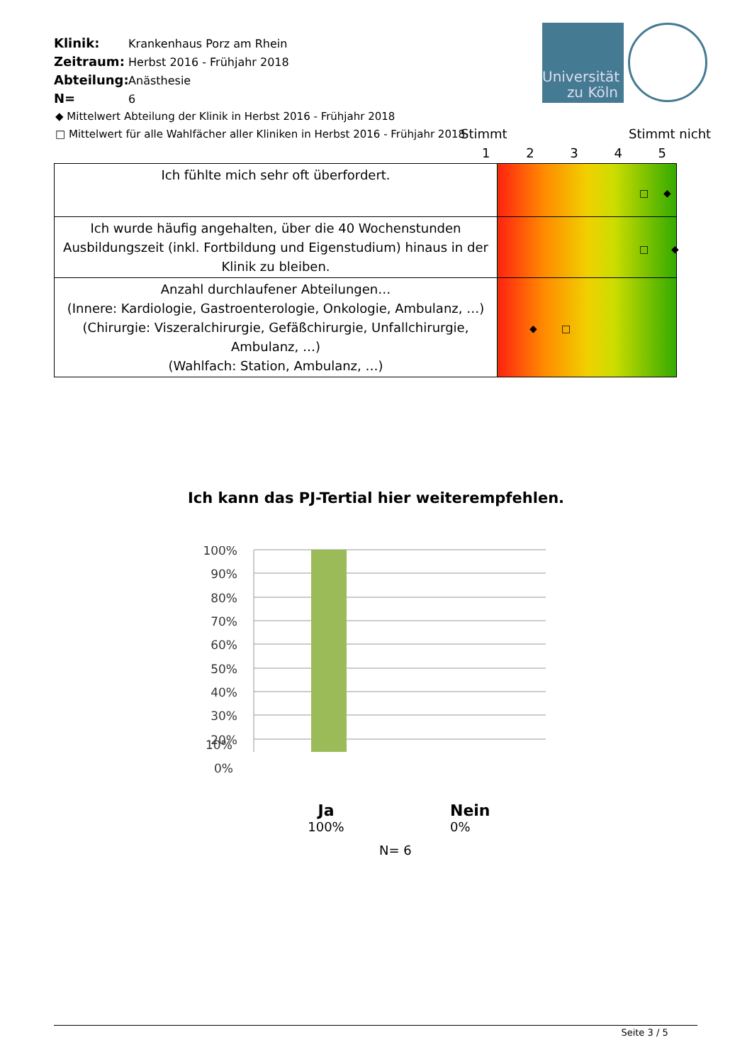Klinik: Krankenhaus Porz am Rhein
Zeitraum: Herbst 2016 - Frühjahr 2018
Abteilung: Anästhesie
N= 6
Universität
zu Köln
◆ Mittelwert Abteilung der Klinik in Herbst 2016 - Frühjahr 2018
□ Mittelwert für alle Wahlfächer aller Kliniken in Herbst 2016 - Frühjahr 2018
Stimmt Stimmt nicht
12345
| Ich fühlte mich sehr oft überfordert. | □ ◆ |
| Ich wurde häufig angehalten, über die 40 Wochenstunden Ausbildungszeit (inkl. Fortbildung und Eigenstudium) hinaus in der Klinik zu bleiben. | □ ◆ |
| Anzahl durchlaufener Abteilungen… (Innere: Kardiologie, Gastroenterologie, Onkologie, Ambulanz, …) (Chirurgie: Viszeralchirurgie, Gefäßchirurgie, Unfallchirurgie, Ambulanz, …) (Wahlfach: Station, Ambulanz, …) | ◆ □ |
Ich kann das PJ-Tertial hier weiterempfehlen.
100%
90%
80%
70%
60%
50%
40%
30%
20%
10%
0%
Ja
100%
Nein
0%
N= 6
Seite 3 / 5